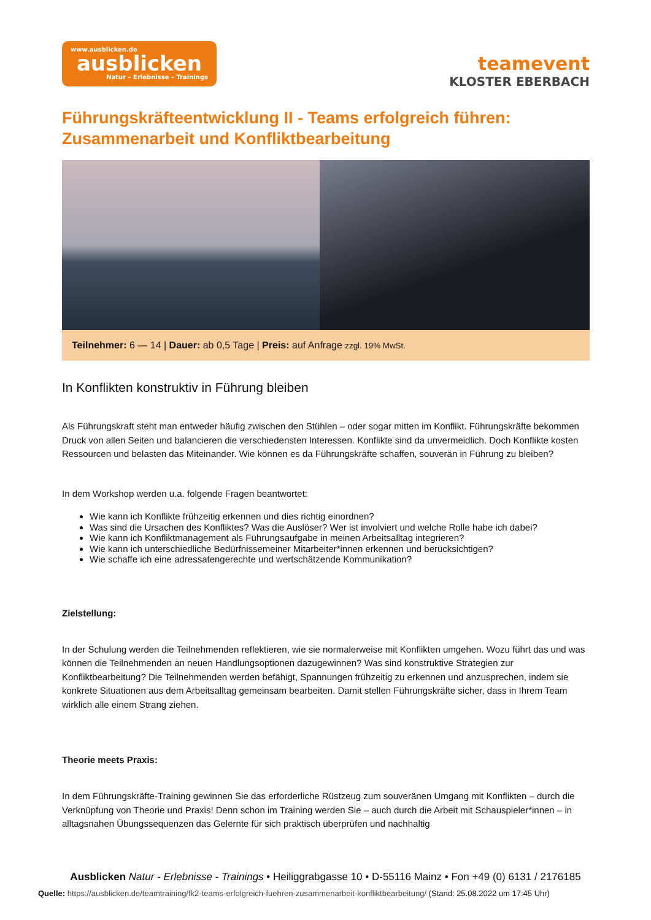www.ausblicken.de
ausblicken
Natur – Erlebnisse – Trainings
teamevent
KLOSTER EBERBACH
Führungskräfteentwicklung II - Teams erfolgreich führen: Zusammenarbeit und Konfliktbearbeitung
Teilnehmer: 6 — 14 | Dauer: ab 0,5 Tage | Preis: auf Anfrage zzgl. 19% MwSt.
In Konflikten konstruktiv in Führung bleiben
Als Führungskraft steht man entweder häufig zwischen den Stühlen – oder sogar mitten im Konflikt. Führungskräfte bekommen Druck von allen Seiten und balancieren die verschiedensten Interessen. Konflikte sind da unvermeidlich. Doch Konflikte kosten Ressourcen und belasten das Miteinander. Wie können es da Führungskräfte schaffen, souverän in Führung zu bleiben?
In dem Workshop werden u.a. folgende Fragen beantwortet:
Wie kann ich Konflikte frühzeitig erkennen und dies richtig einordnen?
Was sind die Ursachen des Konfliktes? Was die Auslöser? Wer ist involviert und welche Rolle habe ich dabei?
Wie kann ich Konfliktmanagement als Führungsaufgabe in meinen Arbeitsalltag integrieren?
Wie kann ich unterschiedliche Bedürfnissemeiner Mitarbeiter*innen erkennen und berücksichtigen?
Wie schaffe ich eine adressatengerechte und wertschätzende Kommunikation?
Zielstellung:
In der Schulung werden die Teilnehmenden reflektieren, wie sie normalerweise mit Konflikten umgehen. Wozu führt das und was können die Teilnehmenden an neuen Handlungsoptionen dazugewinnen? Was sind konstruktive Strategien zur Konfliktbearbeitung? Die Teilnehmenden werden befähigt, Spannungen frühzeitig zu erkennen und anzusprechen, indem sie konkrete Situationen aus dem Arbeitsalltag gemeinsam bearbeiten. Damit stellen Führungskräfte sicher, dass in Ihrem Team wirklich alle einem Strang ziehen.
Theorie meets Praxis:
In dem Führungskräfte-Training gewinnen Sie das erforderliche Rüstzeug zum souveränen Umgang mit Konflikten – durch die Verknüpfung von Theorie und Praxis! Denn schon im Training werden Sie – auch durch die Arbeit mit Schauspieler*innen – in alltagsnahen Übungssequenzen das Gelernte für sich praktisch überprüfen und nachhaltig
Ausblicken Natur - Erlebnisse - Trainings • Heiliggrabgasse 10 • D-55116 Mainz • Fon +49 (0) 6131 / 2176185
Quelle: https://ausblicken.de/teamtraining/fk2-teams-erfolgreich-fuehren-zusammenarbeit-konfliktbearbeitung/ (Stand: 25.08.2022 um 17:45 Uhr)